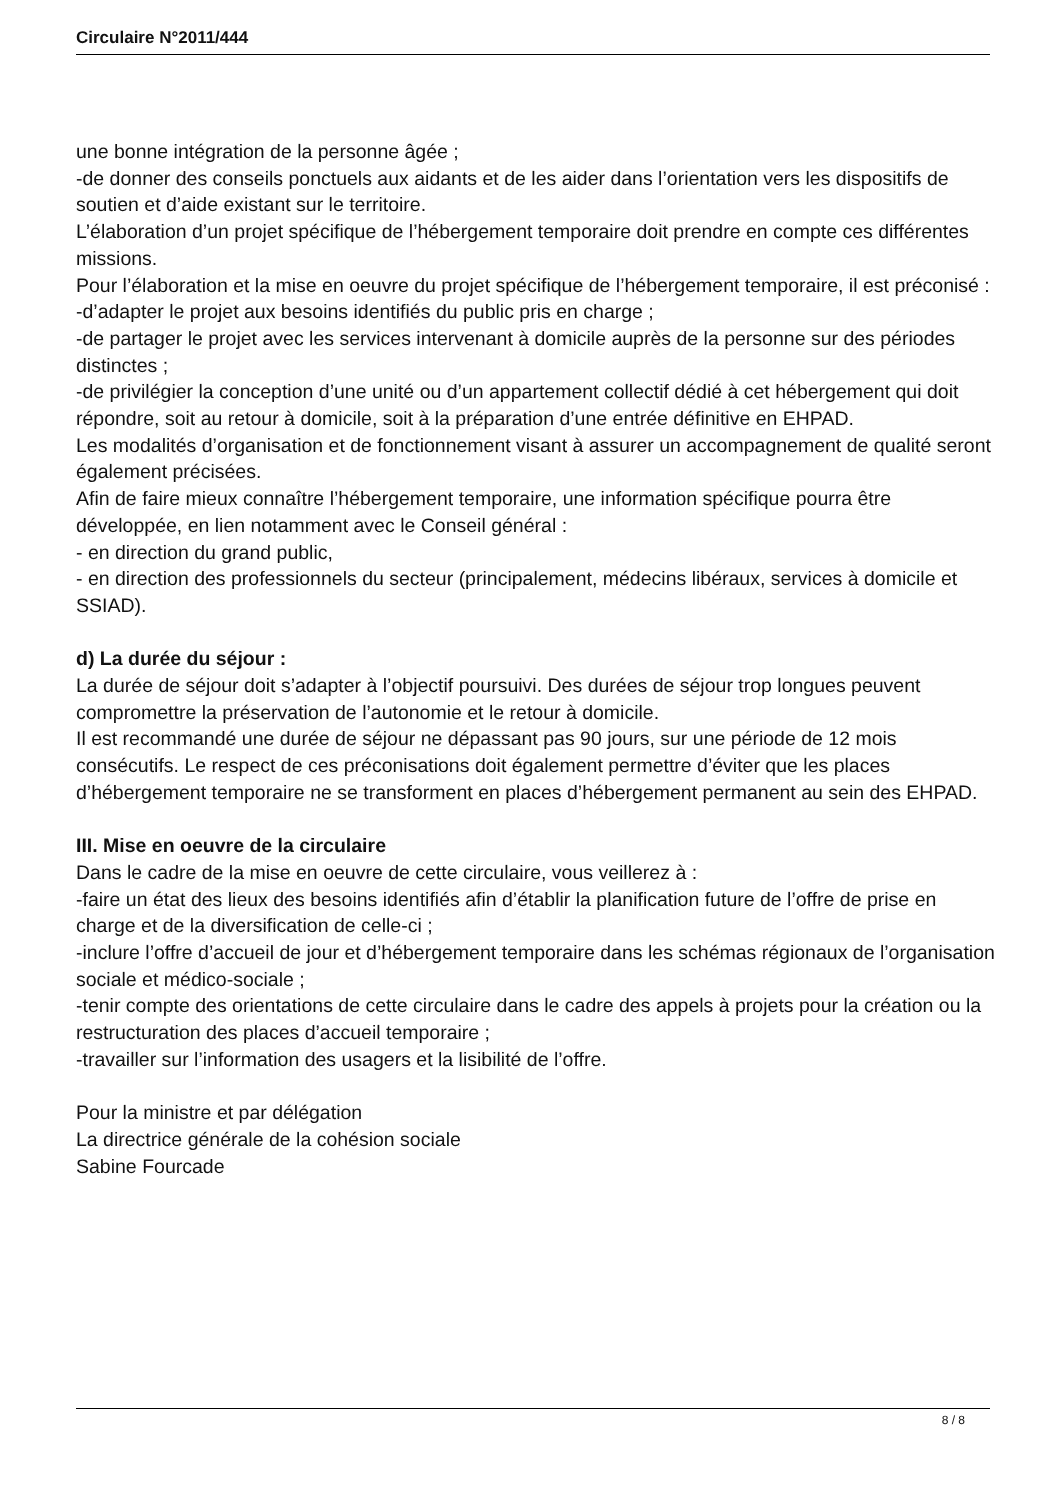Circulaire N°2011/444
une bonne intégration de la personne âgée ;
-de donner des conseils ponctuels aux aidants et de les aider dans l’orientation vers les dispositifs de soutien et d’aide existant sur le territoire.
L’élaboration d’un projet spécifique de l’hébergement temporaire doit prendre en compte ces différentes missions.
Pour l’élaboration et la mise en oeuvre du projet spécifique de l’hébergement temporaire, il est préconisé :
-d’adapter le projet aux besoins identifiés du public pris en charge ;
-de partager le projet avec les services intervenant à domicile auprès de la personne sur des périodes distinctes ;
-de privilégier la conception d’une unité ou d’un appartement collectif dédié à cet hébergement qui doit répondre, soit au retour à domicile, soit à la préparation d’une entrée définitive en EHPAD.
Les modalités d’organisation et de fonctionnement visant à assurer un accompagnement de qualité seront également précisées.
Afin de faire mieux connaître l’hébergement temporaire, une information spécifique pourra être développée, en lien notamment avec le Conseil général :
- en direction du grand public,
- en direction des professionnels du secteur (principalement, médecins libéraux, services à domicile et SSIAD).
d) La durée du séjour :
La durée de séjour doit s’adapter à l’objectif poursuivi. Des durées de séjour trop longues peuvent compromettre la préservation de l’autonomie et le retour à domicile.
Il est recommandé une durée de séjour ne dépassant pas 90 jours, sur une période de 12 mois consécutifs. Le respect de ces préconisations doit également permettre d’éviter que les places d’hébergement temporaire ne se transforment en places d’hébergement permanent au sein des EHPAD.
III. Mise en oeuvre de la circulaire
Dans le cadre de la mise en oeuvre de cette circulaire, vous veillerez à :
-faire un état des lieux des besoins identifiés afin d’établir la planification future de l’offre de prise en charge et de la diversification de celle-ci ;
-inclure l’offre d’accueil de jour et d’hébergement temporaire dans les schémas régionaux de l’organisation sociale et médico-sociale ;
-tenir compte des orientations de cette circulaire dans le cadre des appels à projets pour la création ou la restructuration des places d’accueil temporaire ;
-travailler sur l’information des usagers et la lisibilité de l’offre.
Pour la ministre et par délégation
La directrice générale de la cohésion sociale
Sabine Fourcade
8 / 8